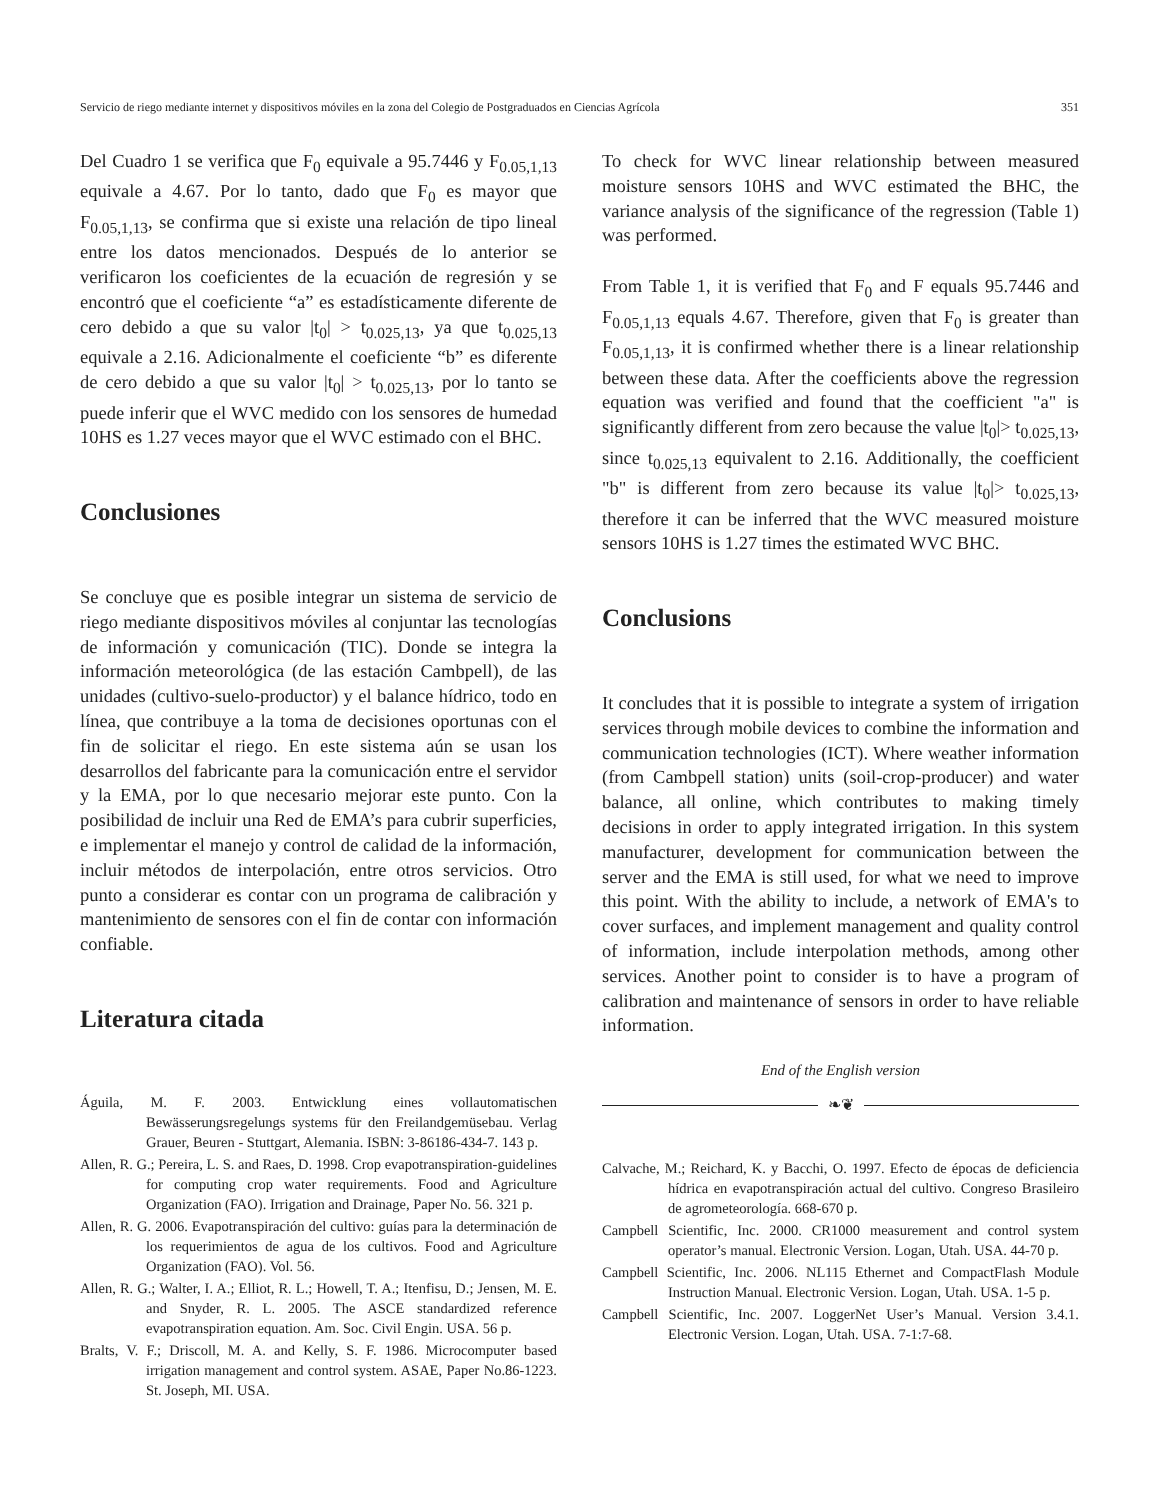Servicio de riego mediante internet y dispositivos móviles en la zona del Colegio de Postgraduados en Ciencias Agrícola 351
Del Cuadro 1 se verifica que F<sub>0</sub> equivale a 95.7446 y F<sub>0.05,1,13</sub> equivale a 4.67. Por lo tanto, dado que F<sub>0</sub> es mayor que F<sub>0.05,1,13</sub>, se confirma que si existe una relación de tipo lineal entre los datos mencionados. Después de lo anterior se verificaron los coeficientes de la ecuación de regresión y se encontró que el coeficiente “a” es estadísticamente diferente de cero debido a que su valor |t<sub>0</sub>| > t<sub>0.025,13</sub>, ya que t<sub>0.025,13</sub> equivale a 2.16. Adicionalmente el coeficiente “b” es diferente de cero debido a que su valor |t<sub>0</sub>| > t<sub>0.025,13</sub>, por lo tanto se puede inferir que el WVC medido con los sensores de humedad 10HS es 1.27 veces mayor que el WVC estimado con el BHC.
Conclusiones
Se concluye que es posible integrar un sistema de servicio de riego mediante dispositivos móviles al conjuntar las tecnologías de información y comunicación (TIC). Donde se integra la información meteorológica (de las estación Cambpell), de las unidades (cultivo-suelo-productor) y el balance hídrico, todo en línea, que contribuye a la toma de decisiones oportunas con el fin de solicitar el riego. En este sistema aún se usan los desarrollos del fabricante para la comunicación entre el servidor y la EMA, por lo que necesario mejorar este punto. Con la posibilidad de incluir una Red de EMA’s para cubrir superficies, e implementar el manejo y control de calidad de la información, incluir métodos de interpolación, entre otros servicios. Otro punto a considerar es contar con un programa de calibración y mantenimiento de sensores con el fin de contar con información confiable.
Literatura citada
Águila, M. F. 2003. Entwicklung eines vollautomatischen Bewässerungsregelungs systems für den Freilandgemüsebau. Verlag Grauer, Beuren - Stuttgart, Alemania. ISBN: 3-86186-434-7. 143 p.
Allen, R. G.; Pereira, L. S. and Raes, D. 1998. Crop evapotranspiration-guidelines for computing crop water requirements. Food and Agriculture Organization (FAO). Irrigation and Drainage, Paper No. 56. 321 p.
Allen, R. G. 2006. Evapotranspiración del cultivo: guías para la determinación de los requerimientos de agua de los cultivos. Food and Agriculture Organization (FAO). Vol. 56.
Allen, R. G.; Walter, I. A.; Elliot, R. L.; Howell, T. A.; Itenfisu, D.; Jensen, M. E. and Snyder, R. L. 2005. The ASCE standardized reference evapotranspiration equation. Am. Soc. Civil Engin. USA. 56 p.
Bralts, V. F.; Driscoll, M. A. and Kelly, S. F. 1986. Microcomputer based irrigation management and control system. ASAE, Paper No.86-1223. St. Joseph, MI. USA.
To check for WVC linear relationship between measured moisture sensors 10HS and WVC estimated the BHC, the variance analysis of the significance of the regression (Table 1) was performed.
From Table 1, it is verified that F<sub>0</sub> and F equals 95.7446 and F<sub>0.05,1,13</sub> equals 4.67. Therefore, given that F<sub>0</sub> is greater than F<sub>0.05,1,13</sub>, it is confirmed whether there is a linear relationship between these data. After the coefficients above the regression equation was verified and found that the coefficient "a" is significantly different from zero because the value |t<sub>0</sub>|> t<sub>0.025,13</sub>, since t<sub>0.025,13</sub> equivalent to 2.16. Additionally, the coefficient "b" is different from zero because its value |t<sub>0</sub>|> t<sub>0.025,13</sub>, therefore it can be inferred that the WVC measured moisture sensors 10HS is 1.27 times the estimated WVC BHC.
Conclusions
It concludes that it is possible to integrate a system of irrigation services through mobile devices to combine the information and communication technologies (ICT). Where weather information (from Cambpell station) units (soil-crop-producer) and water balance, all online, which contributes to making timely decisions in order to apply integrated irrigation. In this system manufacturer, development for communication between the server and the EMA is still used, for what we need to improve this point. With the ability to include, a network of EMA's to cover surfaces, and implement management and quality control of information, include interpolation methods, among other services. Another point to consider is to have a program of calibration and maintenance of sensors in order to have reliable information.
End of the English version
❧❦
Calvache, M.; Reichard, K. y Bacchi, O. 1997. Efecto de épocas de deficiencia hídrica en evapotranspiración actual del cultivo. Congreso Brasileiro de agrometeorología. 668-670 p.
Campbell Scientific, Inc. 2000. CR1000 measurement and control system operator’s manual. Electronic Version. Logan, Utah. USA. 44-70 p.
Campbell Scientific, Inc. 2006. NL115 Ethernet and CompactFlash Module Instruction Manual. Electronic Version. Logan, Utah. USA. 1-5 p.
Campbell Scientific, Inc. 2007. LoggerNet User’s Manual. Version 3.4.1. Electronic Version. Logan, Utah. USA. 7-1:7-68.